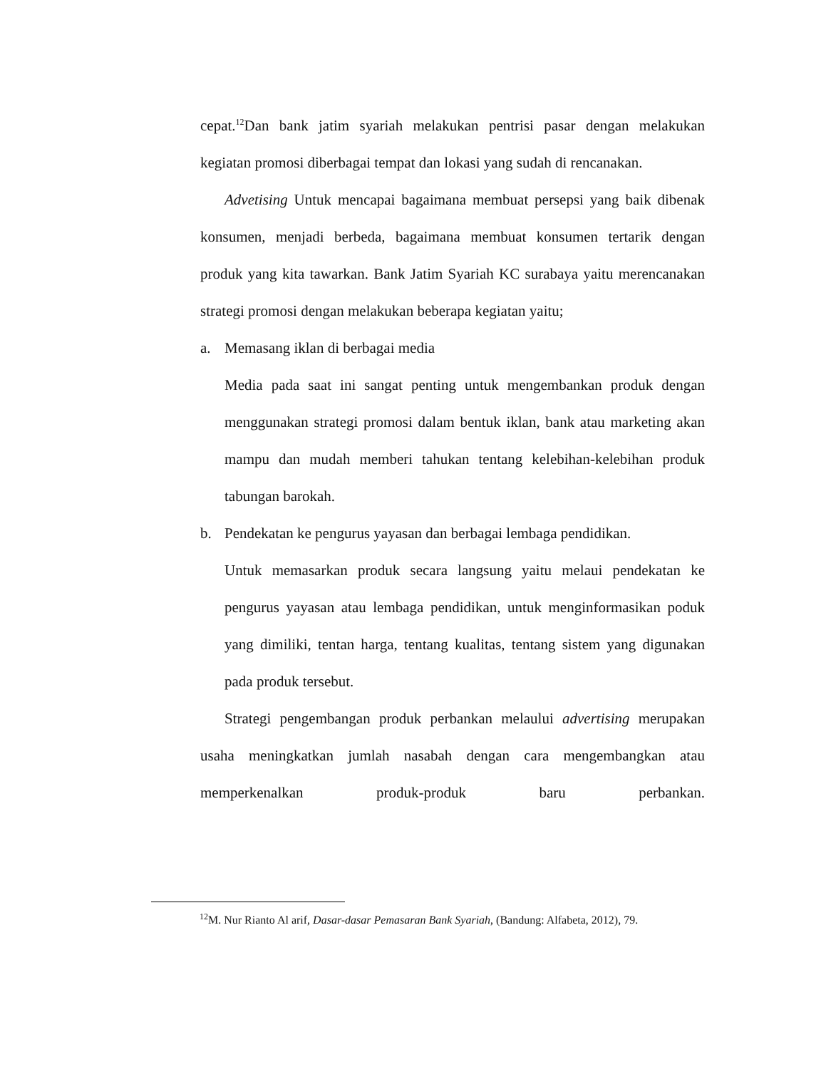cepat.<sup>12</sup>Dan bank jatim syariah melakukan pentrisi pasar dengan melakukan kegiatan promosi diberbagai tempat dan lokasi yang sudah di rencanakan.
Advetising Untuk mencapai bagaimana membuat persepsi yang baik dibenak konsumen, menjadi berbeda, bagaimana membuat konsumen tertarik dengan produk yang kita tawarkan. Bank Jatim Syariah KC surabaya yaitu merencanakan strategi promosi dengan melakukan beberapa kegiatan yaitu;
a. Memasang iklan di berbagai media
Media pada saat ini sangat penting untuk mengembankan produk dengan menggunakan strategi promosi dalam bentuk iklan, bank atau marketing akan mampu dan mudah memberi tahukan tentang kelebihan-kelebihan produk tabungan barokah.
b. Pendekatan ke pengurus yayasan dan berbagai lembaga pendidikan.
Untuk memasarkan produk secara langsung yaitu melaui pendekatan ke pengurus yayasan atau lembaga pendidikan, untuk menginformasikan poduk yang dimiliki, tentan harga, tentang kualitas, tentang sistem yang digunakan pada produk tersebut.
Strategi pengembangan produk perbankan melaului advertising merupakan usaha meningkatkan jumlah nasabah dengan cara mengembangkan atau memperkenalkan produk-produk baru perbankan.
<sup>12</sup> M. Nur Rianto Al arif, Dasar-dasar Pemasaran Bank Syariah, (Bandung: Alfabeta, 2012), 79.